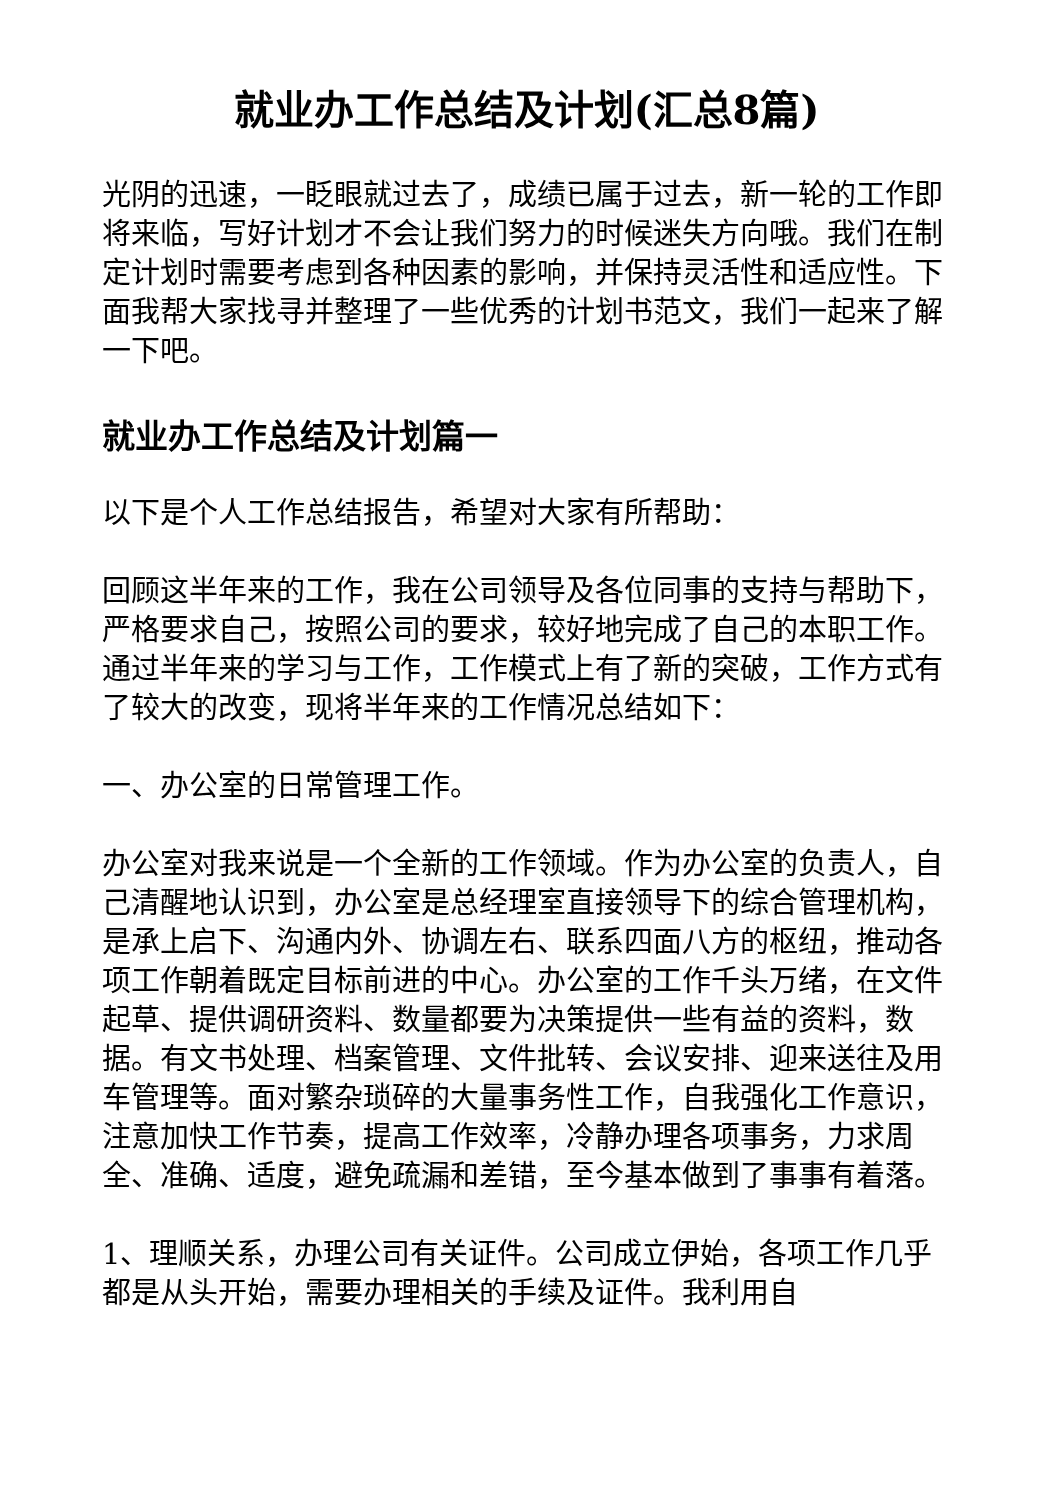就业办工作总结及计划(汇总8篇)
光阴的迅速，一眨眼就过去了，成绩已属于过去，新一轮的工作即将来临，写好计划才不会让我们努力的时候迷失方向哦。我们在制定计划时需要考虑到各种因素的影响，并保持灵活性和适应性。下面我帮大家找寻并整理了一些优秀的计划书范文，我们一起来了解一下吧。
就业办工作总结及计划篇一
以下是个人工作总结报告，希望对大家有所帮助：
回顾这半年来的工作，我在公司领导及各位同事的支持与帮助下，严格要求自己，按照公司的要求，较好地完成了自己的本职工作。通过半年来的学习与工作，工作模式上有了新的突破，工作方式有了较大的改变，现将半年来的工作情况总结如下：
一、办公室的日常管理工作。
办公室对我来说是一个全新的工作领域。作为办公室的负责人，自己清醒地认识到，办公室是总经理室直接领导下的综合管理机构，是承上启下、沟通内外、协调左右、联系四面八方的枢纽，推动各项工作朝着既定目标前进的中心。办公室的工作千头万绪，在文件起草、提供调研资料、数量都要为决策提供一些有益的资料，数据。有文书处理、档案管理、文件批转、会议安排、迎来送往及用车管理等。面对繁杂琐碎的大量事务性工作，自我强化工作意识，注意加快工作节奏，提高工作效率，冷静办理各项事务，力求周全、准确、适度，避免疏漏和差错，至今基本做到了事事有着落。
1、理顺关系，办理公司有关证件。公司成立伊始，各项工作几乎都是从头开始，需要办理相关的手续及证件。我利用自